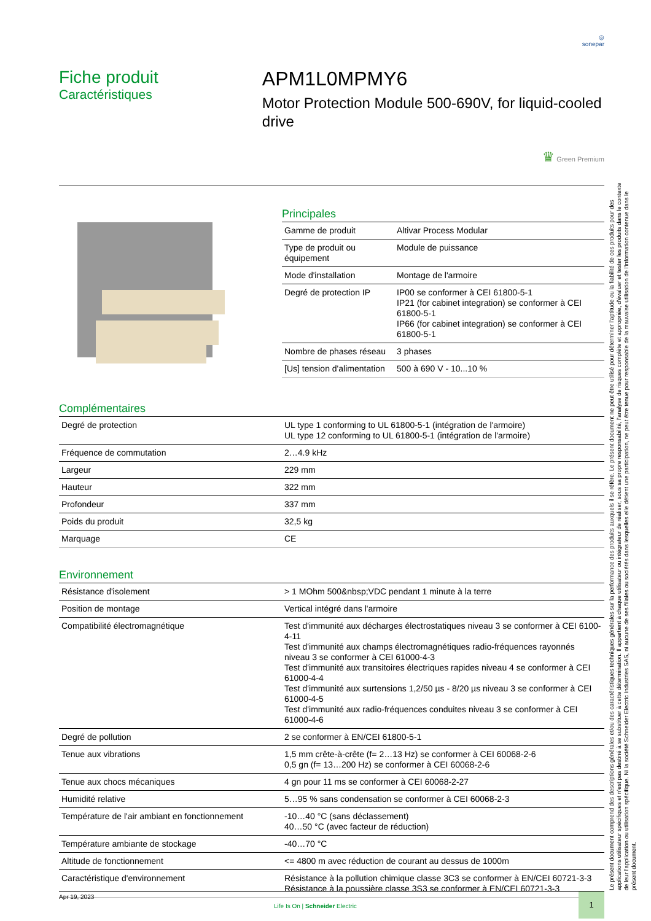◎
sonepar
Fiche produit
Caractéristiques
APM1L0MPMY6
Motor Protection Module 500-690V, for liquid-cooled drive
♛ Green Premium
Principales
| Gamme de produit | Altivar Process Modular |
| Type de produit ou équipement | Module de puissance |
| Mode d'installation | Montage de l'armoire |
| Degré de protection IP | IP00 se conformer à CEI 61800-5-1 IP21 (for cabinet integration) se conformer à CEI 61800-5-1 IP66 (for cabinet integration) se conformer à CEI 61800-5-1 |
| Nombre de phases réseau | 3 phases |
| [Us] tension d'alimentation | 500 à 690 V - 10...10 % |
Complémentaires
| Degré de protection | UL type 1 conforming to UL 61800-5-1 (intégration de l'armoire) UL type 12 conforming to UL 61800-5-1 (intégration de l'armoire) |
| Fréquence de commutation | 2…4.9 kHz |
| Largeur | 229 mm |
| Hauteur | 322 mm |
| Profondeur | 337 mm |
| Poids du produit | 32,5 kg |
| Marquage | CE |
Environnement
| Résistance d'isolement | > 1 MOhm 500&nbsp;VDC pendant 1 minute à la terre |
| Position de montage | Vertical intégré dans l'armoire |
| Compatibilité électromagnétique | Test d'immunité aux décharges électrostatiques niveau 3 se conformer à CEI 6100-4-11 Test d'immunité aux champs électromagnétiques radio-fréquences rayonnés niveau 3 se conformer à CEI 61000-4-3 Test d'immunité aux transitoires électriques rapides niveau 4 se conformer à CEI 61000-4-4 Test d'immunité aux surtensions 1,2/50 µs - 8/20 µs niveau 3 se conformer à CEI 61000-4-5 Test d'immunité aux radio-fréquences conduites niveau 3 se conformer à CEI 61000-4-6 |
| Degré de pollution | 2 se conformer à EN/CEI 61800-5-1 |
| Tenue aux vibrations | 1,5 mm crête-à-crête (f= 2…13 Hz) se conformer à CEI 60068-2-6 0,5 gn (f= 13…200 Hz) se conformer à CEI 60068-2-6 |
| Tenue aux chocs mécaniques | 4 gn pour 11 ms se conformer à CEI 60068-2-27 |
| Humidité relative | 5…95 % sans condensation se conformer à CEI 60068-2-3 |
| Température de l'air ambiant en fonctionnement | -10…40 °C (sans déclassement) 40…50 °C (avec facteur de réduction) |
| Température ambiante de stockage | -40…70 °C |
| Altitude de fonctionnement | <= 4800 m avec réduction de courant au dessus de 1000m |
| Caractéristique d'environnement | Résistance à la pollution chimique classe 3C3 se conformer à EN/CEI 60721-3-3 Résistance à la poussière classe 3S3 se conformer à EN/CEI 60721-3-3 |
Apr 19, 2023
Life Is On | Schneider Electric
1
Le présent document comprend des descriptions générales et/ou des caractéristiques techniques générales sur la performance des produits auxquels il se réfère. Le présent document ne peut être utilisé pour déterminer l'aptitude ou la fiabilité de ces produits pour des applications utilisateur spécifiques et n'est pas destiné à se substituer à cette détermination. Il appartient à chaque utilisateur ou intégrateur de réaliser, sous sa propre responsabilité, l'analyse de risques complète et appropriée, d'évaluer et tester les produits dans le contexte de leur l'application ou utilisation spécifique. Ni la société Schneider Electric Industries SAS, ni aucune de ses filiales ou sociétés dans lesquelles elle détient une participation, ne peut être tenue pour responsable de la mauvaise utilisation de l'information contenue dans le présent document.